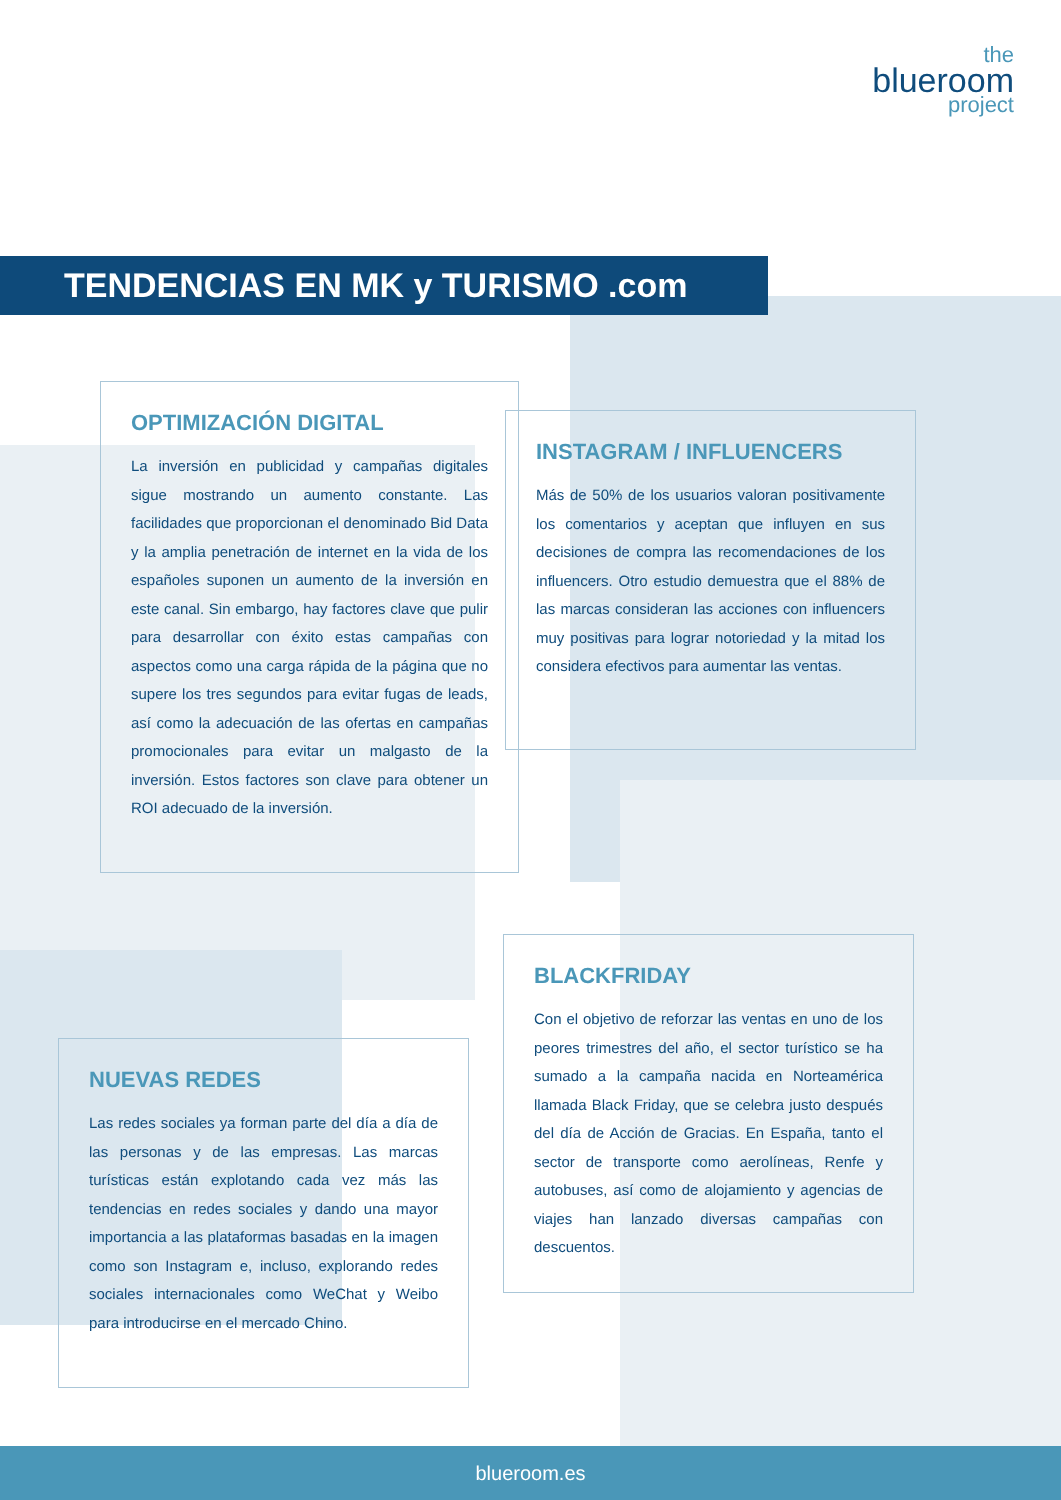the
blueroom
project
TENDENCIAS EN MK y TURISMO .com
OPTIMIZACIÓN DIGITAL
La inversión en publicidad y campañas digitales sigue mostrando un aumento constante. Las facilidades que proporcionan el denominado Bid Data y la amplia penetración de internet en la vida de los españoles suponen un aumento de la inversión en este canal. Sin embargo, hay factores clave que pulir para desarrollar con éxito estas campañas con aspectos como una carga rápida de la página que no supere los tres segundos para evitar fugas de leads, así como la adecuación de las ofertas en campañas promocionales para evitar un malgasto de la inversión. Estos factores son clave para obtener un ROI adecuado de la inversión.
INSTAGRAM / INFLUENCERS
Más de 50% de los usuarios valoran positivamente los comentarios y aceptan que influyen en sus decisiones de compra las recomendaciones de los influencers. Otro estudio demuestra que el 88% de las marcas consideran las acciones con influencers muy positivas para lograr notoriedad y la mitad los considera efectivos para aumentar las ventas.
BLACKFRIDAY
Con el objetivo de reforzar las ventas en uno de los peores trimestres del año, el sector turístico se ha sumado a la campaña nacida en Norteamérica llamada Black Friday, que se celebra justo después del día de Acción de Gracias. En España, tanto el sector de transporte como aerolíneas, Renfe y autobuses, así como de alojamiento y agencias de viajes han lanzado diversas campañas con descuentos.
NUEVAS REDES
Las redes sociales ya forman parte del día a día de las personas y de las empresas. Las marcas turísticas están explotando cada vez más las tendencias en redes sociales y dando una mayor importancia a las plataformas basadas en la imagen como son Instagram e, incluso, explorando redes sociales internacionales como WeChat y Weibo para introducirse en el mercado Chino.
blueroom.es